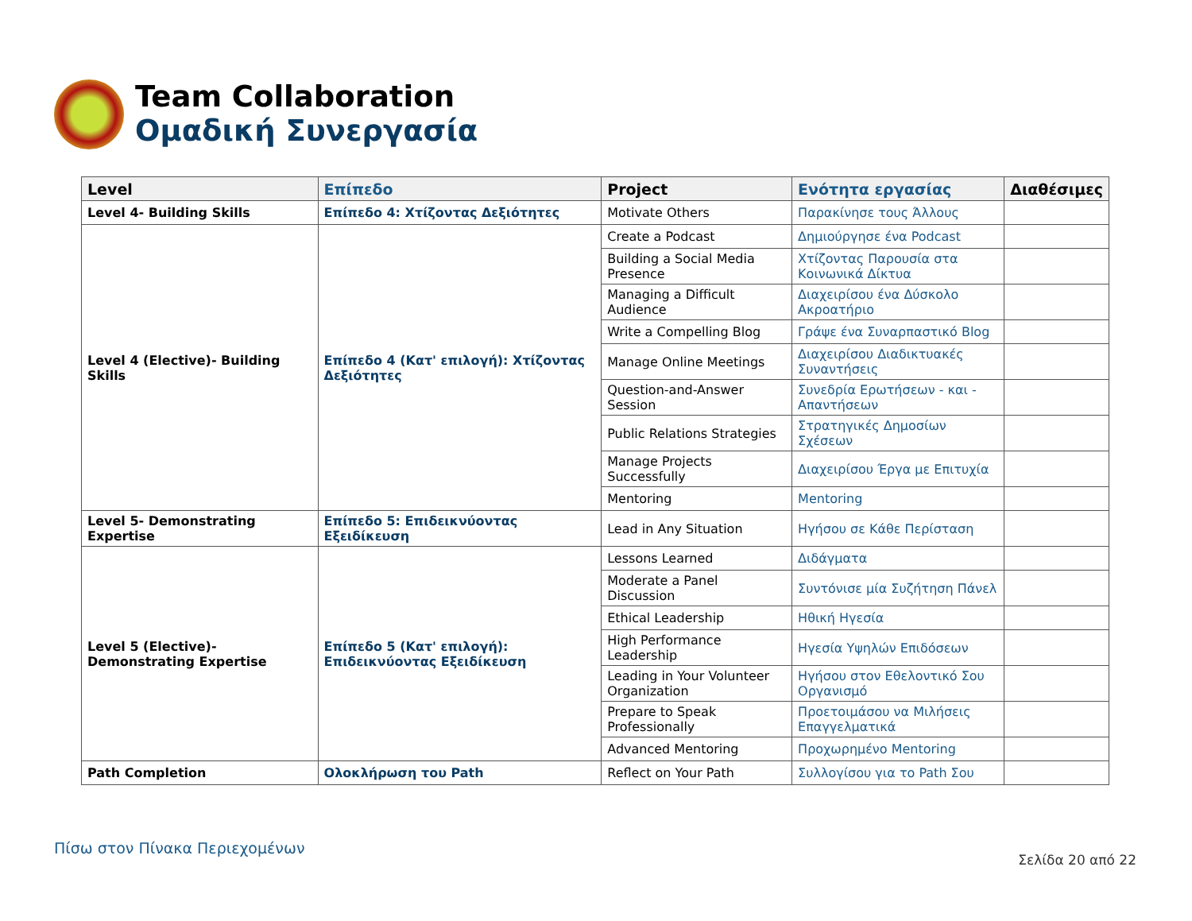Team Collaboration
Ομαδική Συνεργασία
| Level | Επίπεδο | Project | Ενότητα εργασίας | Διαθέσιμες |
| --- | --- | --- | --- | --- |
| Level 4- Building Skills | Επίπεδο 4: Χτίζοντας Δεξιότητες | Motivate Others | Παρακίνησε τους Άλλους | |
| Level 4 (Elective)- Building Skills | Επίπεδο 4 (Κατ' επιλογή): Χτίζοντας Δεξιότητες | Create a Podcast | Δημιούργησε ένα Podcast | |
| | | Building a Social Media Presence | Χτίζοντας Παρουσία στα Κοινωνικά Δίκτυα | |
| | | Managing a Difficult Audience | Διαχειρίσου ένα Δύσκολο Ακροατήριο | |
| | | Write a Compelling Blog | Γράψε ένα Συναρπαστικό Blog | |
| | | Manage Online Meetings | Διαχειρίσου Διαδικτυακές Συναντήσεις | |
| | | Question-and-Answer Session | Συνεδρία Ερωτήσεων - και - Απαντήσεων | |
| | | Public Relations Strategies | Στρατηγικές Δημοσίων Σχέσεων | |
| | | Manage Projects Successfully | Διαχειρίσου Έργα με Επιτυχία | |
| | | Mentoring | Mentoring | |
| Level 5- Demonstrating Expertise | Επίπεδο 5: Επιδεικνύοντας Εξειδίκευση | Lead in Any Situation | Ηγήσου σε Κάθε Περίσταση | |
| Level 5 (Elective)- Demonstrating Expertise | Επίπεδο 5 (Κατ' επιλογή): Επιδεικνύοντας Εξειδίκευση | Lessons Learned | Διδάγματα | |
| | | Moderate a Panel Discussion | Συντόνισε μία Συζήτηση Πάνελ | |
| | | Ethical Leadership | Ηθική Ηγεσία | |
| | | High Performance Leadership | Ηγεσία Υψηλών Επιδόσεων | |
| | | Leading in Your Volunteer Organization | Ηγήσου στον Εθελοντικό Σου Οργανισμό | |
| | | Prepare to Speak Professionally | Προετοιμάσου να Μιλήσεις Επαγγελματικά | |
| | | Advanced Mentoring | Προχωρημένο Mentoring | |
| Path Completion | Ολοκλήρωση του Path | Reflect on Your Path | Συλλογίσου για το Path Σου | |
Πίσω στον Πίνακα Περιεχομένων
Σελίδα 20 από 22